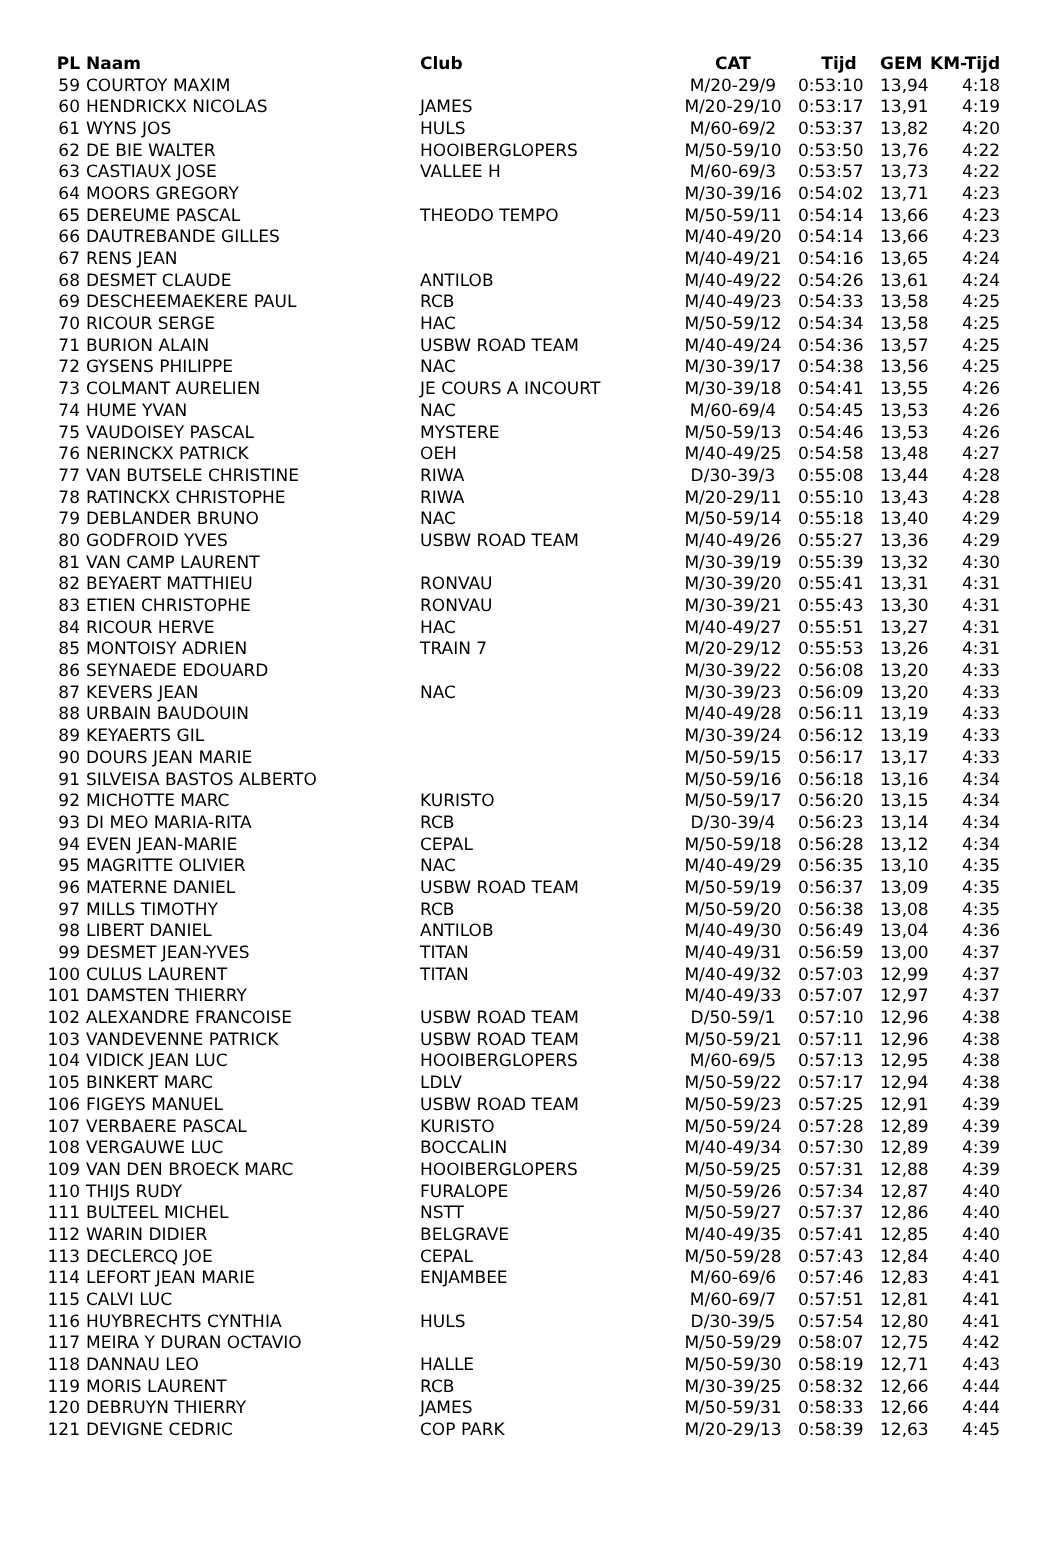| PL | Naam | Club | CAT | Tijd | GEM | KM-Tijd |
| --- | --- | --- | --- | --- | --- | --- |
| 59 | COURTOY MAXIM | | M/20-29/9 | 0:53:10 | 13,94 | 4:18 |
| 60 | HENDRICKX NICOLAS | JAMES | M/20-29/10 | 0:53:17 | 13,91 | 4:19 |
| 61 | WYNS JOS | HULS | M/60-69/2 | 0:53:37 | 13,82 | 4:20 |
| 62 | DE BIE WALTER | HOOIBERGLOPERS | M/50-59/10 | 0:53:50 | 13,76 | 4:22 |
| 63 | CASTIAUX JOSE | VALLEE H | M/60-69/3 | 0:53:57 | 13,73 | 4:22 |
| 64 | MOORS GREGORY | | M/30-39/16 | 0:54:02 | 13,71 | 4:23 |
| 65 | DEREUME PASCAL | THEODO TEMPO | M/50-59/11 | 0:54:14 | 13,66 | 4:23 |
| 66 | DAUTREBANDE GILLES | | M/40-49/20 | 0:54:14 | 13,66 | 4:23 |
| 67 | RENS JEAN | | M/40-49/21 | 0:54:16 | 13,65 | 4:24 |
| 68 | DESMET CLAUDE | ANTILOB | M/40-49/22 | 0:54:26 | 13,61 | 4:24 |
| 69 | DESCHEEMAEKERE PAUL | RCB | M/40-49/23 | 0:54:33 | 13,58 | 4:25 |
| 70 | RICOUR SERGE | HAC | M/50-59/12 | 0:54:34 | 13,58 | 4:25 |
| 71 | BURION ALAIN | USBW ROAD TEAM | M/40-49/24 | 0:54:36 | 13,57 | 4:25 |
| 72 | GYSENS PHILIPPE | NAC | M/30-39/17 | 0:54:38 | 13,56 | 4:25 |
| 73 | COLMANT AURELIEN | JE COURS A INCOURT | M/30-39/18 | 0:54:41 | 13,55 | 4:26 |
| 74 | HUME YVAN | NAC | M/60-69/4 | 0:54:45 | 13,53 | 4:26 |
| 75 | VAUDOISEY PASCAL | MYSTERE | M/50-59/13 | 0:54:46 | 13,53 | 4:26 |
| 76 | NERINCKX PATRICK | OEH | M/40-49/25 | 0:54:58 | 13,48 | 4:27 |
| 77 | VAN BUTSELE CHRISTINE | RIWA | D/30-39/3 | 0:55:08 | 13,44 | 4:28 |
| 78 | RATINCKX CHRISTOPHE | RIWA | M/20-29/11 | 0:55:10 | 13,43 | 4:28 |
| 79 | DEBLANDER BRUNO | NAC | M/50-59/14 | 0:55:18 | 13,40 | 4:29 |
| 80 | GODFROID YVES | USBW ROAD TEAM | M/40-49/26 | 0:55:27 | 13,36 | 4:29 |
| 81 | VAN CAMP LAURENT | | M/30-39/19 | 0:55:39 | 13,32 | 4:30 |
| 82 | BEYAERT MATTHIEU | RONVAU | M/30-39/20 | 0:55:41 | 13,31 | 4:31 |
| 83 | ETIEN CHRISTOPHE | RONVAU | M/30-39/21 | 0:55:43 | 13,30 | 4:31 |
| 84 | RICOUR HERVE | HAC | M/40-49/27 | 0:55:51 | 13,27 | 4:31 |
| 85 | MONTOISY ADRIEN | TRAIN 7 | M/20-29/12 | 0:55:53 | 13,26 | 4:31 |
| 86 | SEYNAEDE EDOUARD | | M/30-39/22 | 0:56:08 | 13,20 | 4:33 |
| 87 | KEVERS JEAN | NAC | M/30-39/23 | 0:56:09 | 13,20 | 4:33 |
| 88 | URBAIN BAUDOUIN | | M/40-49/28 | 0:56:11 | 13,19 | 4:33 |
| 89 | KEYAERTS GIL | | M/30-39/24 | 0:56:12 | 13,19 | 4:33 |
| 90 | DOURS JEAN MARIE | | M/50-59/15 | 0:56:17 | 13,17 | 4:33 |
| 91 | SILVEISA BASTOS ALBERTO | | M/50-59/16 | 0:56:18 | 13,16 | 4:34 |
| 92 | MICHOTTE MARC | KURISTO | M/50-59/17 | 0:56:20 | 13,15 | 4:34 |
| 93 | DI MEO MARIA-RITA | RCB | D/30-39/4 | 0:56:23 | 13,14 | 4:34 |
| 94 | EVEN JEAN-MARIE | CEPAL | M/50-59/18 | 0:56:28 | 13,12 | 4:34 |
| 95 | MAGRITTE OLIVIER | NAC | M/40-49/29 | 0:56:35 | 13,10 | 4:35 |
| 96 | MATERNE DANIEL | USBW ROAD TEAM | M/50-59/19 | 0:56:37 | 13,09 | 4:35 |
| 97 | MILLS TIMOTHY | RCB | M/50-59/20 | 0:56:38 | 13,08 | 4:35 |
| 98 | LIBERT DANIEL | ANTILOB | M/40-49/30 | 0:56:49 | 13,04 | 4:36 |
| 99 | DESMET JEAN-YVES | TITAN | M/40-49/31 | 0:56:59 | 13,00 | 4:37 |
| 100 | CULUS LAURENT | TITAN | M/40-49/32 | 0:57:03 | 12,99 | 4:37 |
| 101 | DAMSTEN THIERRY | | M/40-49/33 | 0:57:07 | 12,97 | 4:37 |
| 102 | ALEXANDRE FRANCOISE | USBW ROAD TEAM | D/50-59/1 | 0:57:10 | 12,96 | 4:38 |
| 103 | VANDEVENNE PATRICK | USBW ROAD TEAM | M/50-59/21 | 0:57:11 | 12,96 | 4:38 |
| 104 | VIDICK JEAN LUC | HOOIBERGLOPERS | M/60-69/5 | 0:57:13 | 12,95 | 4:38 |
| 105 | BINKERT MARC | LDLV | M/50-59/22 | 0:57:17 | 12,94 | 4:38 |
| 106 | FIGEYS MANUEL | USBW ROAD TEAM | M/50-59/23 | 0:57:25 | 12,91 | 4:39 |
| 107 | VERBAERE PASCAL | KURISTO | M/50-59/24 | 0:57:28 | 12,89 | 4:39 |
| 108 | VERGAUWE LUC | BOCCALIN | M/40-49/34 | 0:57:30 | 12,89 | 4:39 |
| 109 | VAN DEN BROECK MARC | HOOIBERGLOPERS | M/50-59/25 | 0:57:31 | 12,88 | 4:39 |
| 110 | THIJS RUDY | FURALOPE | M/50-59/26 | 0:57:34 | 12,87 | 4:40 |
| 111 | BULTEEL MICHEL | NSTT | M/50-59/27 | 0:57:37 | 12,86 | 4:40 |
| 112 | WARIN DIDIER | BELGRAVE | M/40-49/35 | 0:57:41 | 12,85 | 4:40 |
| 113 | DECLERCQ JOE | CEPAL | M/50-59/28 | 0:57:43 | 12,84 | 4:40 |
| 114 | LEFORT JEAN MARIE | ENJAMBEE | M/60-69/6 | 0:57:46 | 12,83 | 4:41 |
| 115 | CALVI LUC | | M/60-69/7 | 0:57:51 | 12,81 | 4:41 |
| 116 | HUYBRECHTS CYNTHIA | HULS | D/30-39/5 | 0:57:54 | 12,80 | 4:41 |
| 117 | MEIRA Y DURAN OCTAVIO | | M/50-59/29 | 0:58:07 | 12,75 | 4:42 |
| 118 | DANNAU LEO | HALLE | M/50-59/30 | 0:58:19 | 12,71 | 4:43 |
| 119 | MORIS LAURENT | RCB | M/30-39/25 | 0:58:32 | 12,66 | 4:44 |
| 120 | DEBRUYN THIERRY | JAMES | M/50-59/31 | 0:58:33 | 12,66 | 4:44 |
| 121 | DEVIGNE CEDRIC | COP PARK | M/20-29/13 | 0:58:39 | 12,63 | 4:45 |